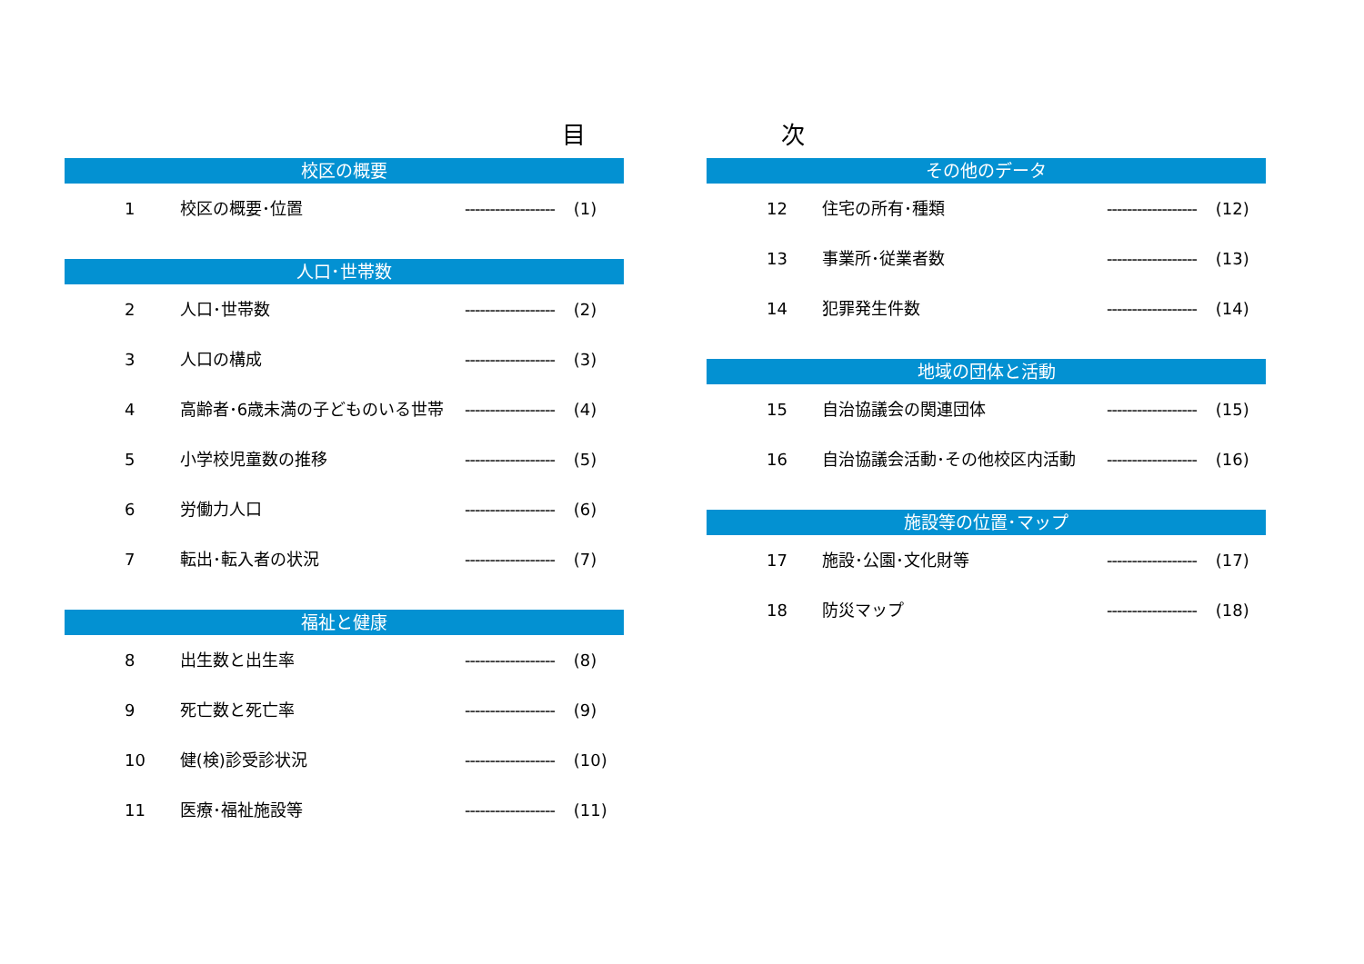目 次
校区の概要
1 校区の概要･位置 ------------------ (1)
人口･世帯数
2 人口･世帯数 ------------------ (2)
3 人口の構成 ------------------ (3)
4 高齢者･6歳未満の子どものいる世帯 ------------------ (4)
5 小学校児童数の推移 ------------------ (5)
6 労働力人口 ------------------ (6)
7 転出･転入者の状況 ------------------ (7)
福祉と健康
8 出生数と出生率 ------------------ (8)
9 死亡数と死亡率 ------------------ (9)
10 健(検)診受診状況 ------------------ (10)
11 医療･福祉施設等 ------------------ (11)
その他のデータ
12 住宅の所有･種類 ------------------ (12)
13 事業所･従業者数 ------------------ (13)
14 犯罪発生件数 ------------------ (14)
地域の団体と活動
15 自治協議会の関連団体 ------------------ (15)
16 自治協議会活動･その他校区内活動 ------------------ (16)
施設等の位置･マップ
17 施設･公園･文化財等 ------------------ (17)
18 防災マップ ------------------ (18)